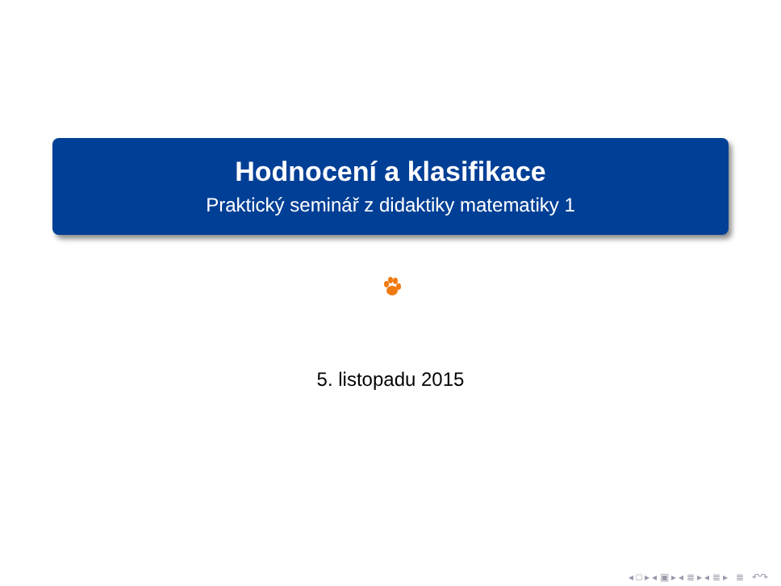Hodnocení a klasifikace
Praktický seminář z didaktiky matematiky 1
5. listopadu 2015
◂ □ ▸ ◂ ▣ ▸ ◂ ≣ ▸ ◂ ≣ ▸ ≣ ↶↷